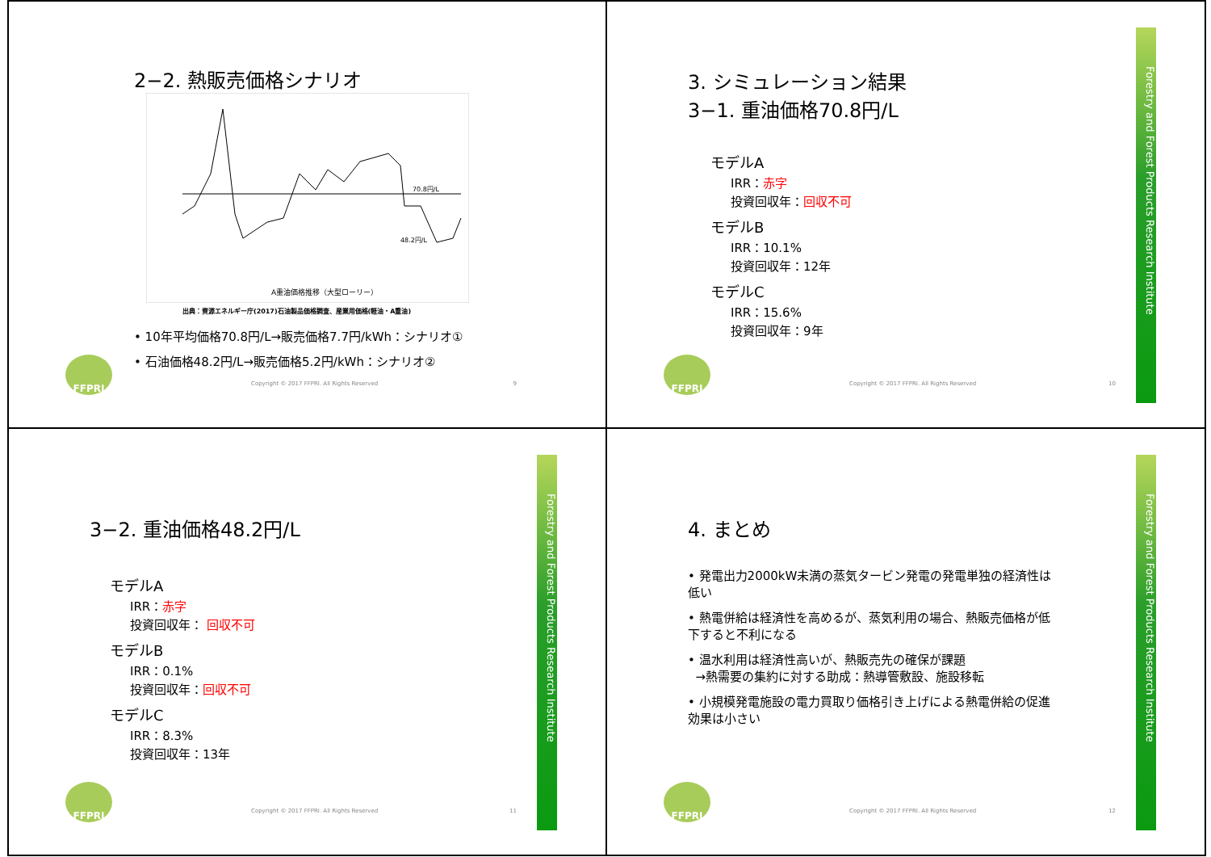2−2. 熱販売価格シナリオ
70.8円/L
48.2円/L
A重油価格推移（大型ローリー）
出典：資源エネルギー庁(2017)石油製品価格調査、産業用価格(軽油・A重油)
• 10年平均価格70.8円/L→販売価格7.7円/kWh：シナリオ①
• 石油価格48.2円/L→販売価格5.2円/kWh：シナリオ②
FFPRI
Copyright © 2017 FFPRI. All Rights Reserved
9
Forestry and Forest Products Research Institute
3. シミュレーション結果
3−1. 重油価格70.8円/L
モデルA
IRR：赤字
投資回収年：回収不可
モデルB
IRR：10.1%
投資回収年：12年
モデルC
IRR：15.6%
投資回収年：9年
FFPRI
Copyright © 2017 FFPRI. All Rights Reserved
10
Forestry and Forest Products Research Institute
3−2. 重油価格48.2円/L
モデルA
IRR：赤字
投資回収年： 回収不可
モデルB
IRR：0.1%
投資回収年：回収不可
モデルC
IRR：8.3%
投資回収年：13年
FFPRI
Copyright © 2017 FFPRI. All Rights Reserved
11
Forestry and Forest Products Research Institute
4. まとめ
• 発電出力2000kW未満の蒸気タービン発電の発電単独の経済性は低い
• 熱電併給は経済性を高めるが、蒸気利用の場合、熱販売価格が低下すると不利になる
• 温水利用は経済性高いが、熱販売先の確保が課題
→熱需要の集約に対する助成：熱導管敷設、施設移転
• 小規模発電施設の電力買取り価格引き上げによる熱電併給の促進効果は小さい
FFPRI
Copyright © 2017 FFPRI. All Rights Reserved
12